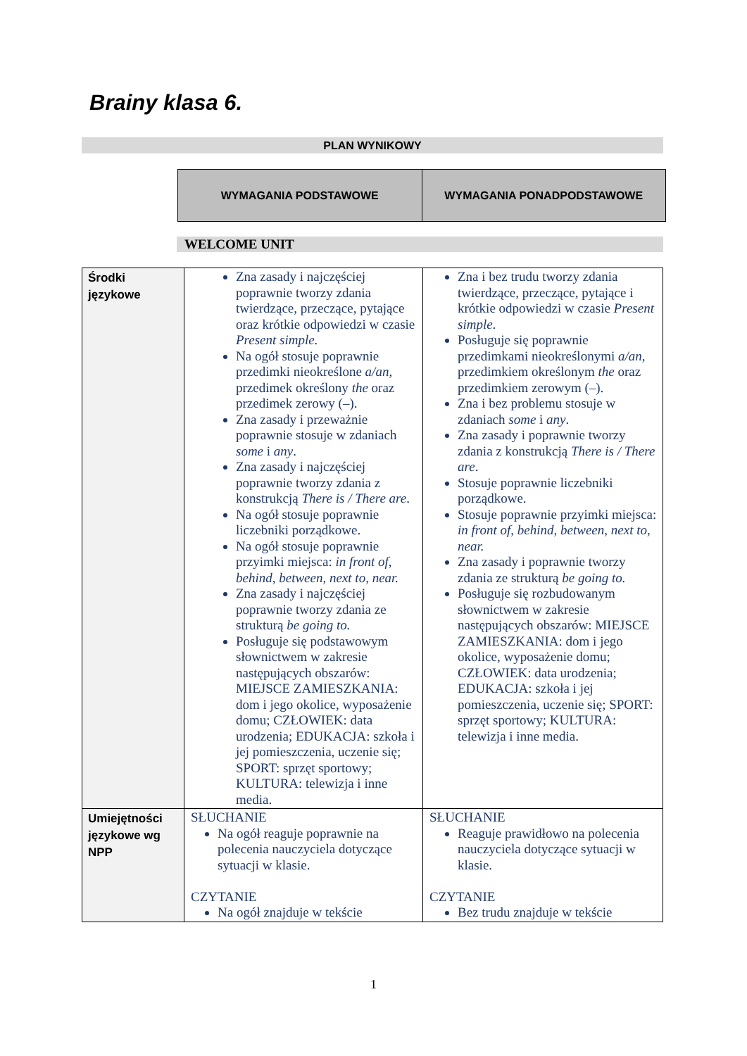Brainy klasa 6.
PLAN WYNIKOWY
| WYMAGANIA PODSTAWOWE | WYMAGANIA PONADPODSTAWOWE |
| --- | --- |
WELCOME UNIT
| Środki językowe | Zna zasady i najczęściej poprawnie tworzy zdania twierdzące, przeczące, pytające oraz krótkie odpowiedzi w czasie Present simple. Na ogół stosuje poprawnie przedimki nieokreślone a/an, przedimek określony the oraz przedimek zerowy (–). Zna zasady i przeważnie poprawnie stosuje w zdaniach some i any . Zna zasady i najczęściej poprawnie tworzy zdania z konstrukcją There is / There are . Na ogół stosuje poprawnie liczebniki porządkowe. Na ogół stosuje poprawnie przyimki miejsca: in front of, behind, between, next to, near. Zna zasady i najczęściej poprawnie tworzy zdania ze strukturą be going to. Posługuje się podstawowym słownictwem w zakresie następujących obszarów: MIEJSCE ZAMIESZKANIA: dom i jego okolice, wyposażenie domu; CZŁOWIEK: data urodzenia; EDUKACJA: szkoła i jej pomieszczenia, uczenie się; SPORT: sprzęt sportowy; KULTURA: telewizja i inne media. | Zna i bez trudu tworzy zdania twierdzące, przeczące, pytające i krótkie odpowiedzi w czasie Present simple . Posługuje się poprawnie przedimkami nieokreślonymi a/an , przedimkiem określonym the oraz przedimkiem zerowym (–). Zna i bez problemu stosuje w zdaniach some i any . Zna zasady i poprawnie tworzy zdania z konstrukcją There is / There are . Stosuje poprawnie liczebniki porządkowe. Stosuje poprawnie przyimki miejsca: in front of, behind, between, next to, near. Zna zasady i poprawnie tworzy zdania ze strukturą be going to. Posługuje się rozbudowanym słownictwem w zakresie następujących obszarów: MIEJSCE ZAMIESZKANIA: dom i jego okolice, wyposażenie domu; CZŁOWIEK: data urodzenia; EDUKACJA: szkoła i jej pomieszczenia, uczenie się; SPORT: sprzęt sportowy; KULTURA: telewizja i inne media. |
| Umiejętności językowe wg NPP | SŁUCHANIE Na ogół reaguje poprawnie na polecenia nauczyciela dotyczące sytuacji w klasie. CZYTANIE Na ogół znajduje w tekście | SŁUCHANIE Reaguje prawidłowo na polecenia nauczyciela dotyczące sytuacji w klasie. CZYTANIE Bez trudu znajduje w tekście |
1